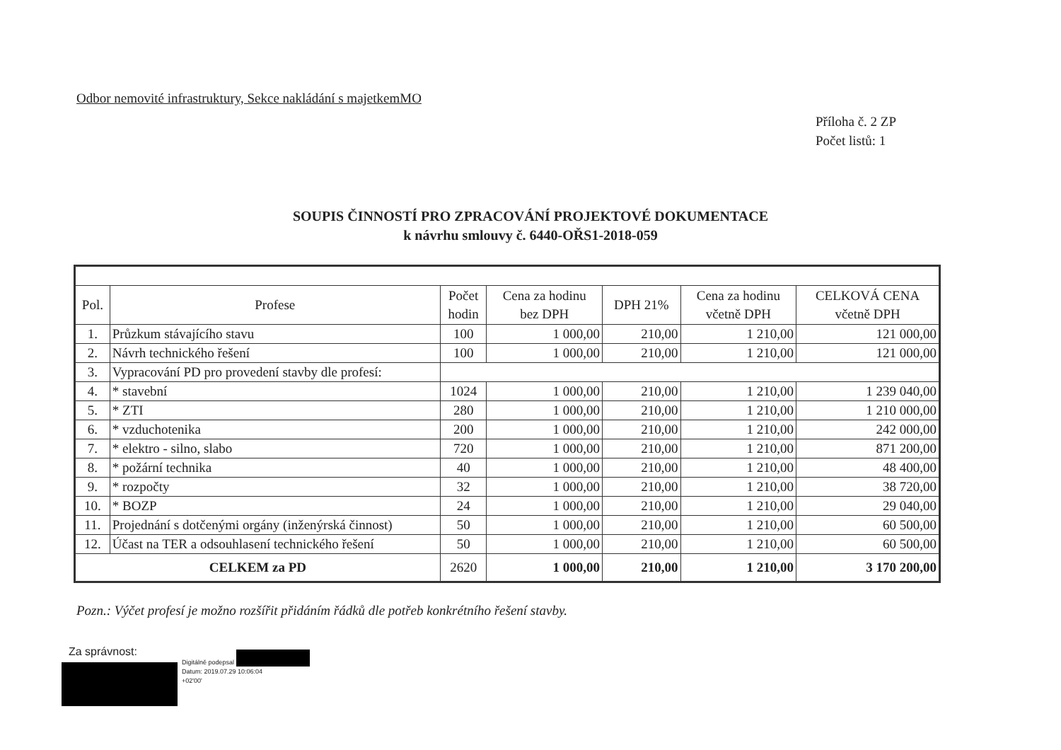Odbor nemovité infrastruktury, Sekce nakládání s majetkemMO
Příloha č. 2 ZP
Počet listů: 1
SOUPIS ČINNOSTÍ PRO ZPRACOVÁNÍ PROJEKTOVÉ DOKUMENTACE
k návrhu smlouvy č. 6440-OŘS1-2018-059
| Pol. | Profese | Počet hodin | Cena za hodinu bez DPH | DPH 21% | Cena za hodinu včetně DPH | CELKOVÁ CENA včetně DPH |
| --- | --- | --- | --- | --- | --- | --- |
| 1. | Průzkum stávajícího stavu | 100 | 1 000,00 | 210,00 | 1 210,00 | 121 000,00 |
| 2. | Návrh technického řešení | 100 | 1 000,00 | 210,00 | 1 210,00 | 121 000,00 |
| 3. | Vypracování PD pro provedení stavby dle profesí: | | | | | |
| 4. | * stavební | 1024 | 1 000,00 | 210,00 | 1 210,00 | 1 239 040,00 |
| 5. | * ZTI | 280 | 1 000,00 | 210,00 | 1 210,00 | 1 210 000,00 |
| 6. | * vzduchotenika | 200 | 1 000,00 | 210,00 | 1 210,00 | 242 000,00 |
| 7. | * elektro - silno, slabo | 720 | 1 000,00 | 210,00 | 1 210,00 | 871 200,00 |
| 8. | * požární technika | 40 | 1 000,00 | 210,00 | 1 210,00 | 48 400,00 |
| 9. | * rozpočty | 32 | 1 000,00 | 210,00 | 1 210,00 | 38 720,00 |
| 10. | * BOZP | 24 | 1 000,00 | 210,00 | 1 210,00 | 29 040,00 |
| 11. | Projednání s dotčenými orgány (inženýrská činnost) | 50 | 1 000,00 | 210,00 | 1 210,00 | 60 500,00 |
| 12. | Účast na TER a odsouhlasení technického řešení | 50 | 1 000,00 | 210,00 | 1 210,00 | 60 500,00 |
| CELKEM za PD | | 2620 | 1 000,00 | 210,00 | 1 210,00 | 3 170 200,00 |
Pozn.: Výčet profesí je možno rozšířit přidáním řádků dle potřeb konkrétního řešení stavby.
Za správnost:
Digitálně podepsal
Datum: 2019.07.29 10:06:04
+02'00'